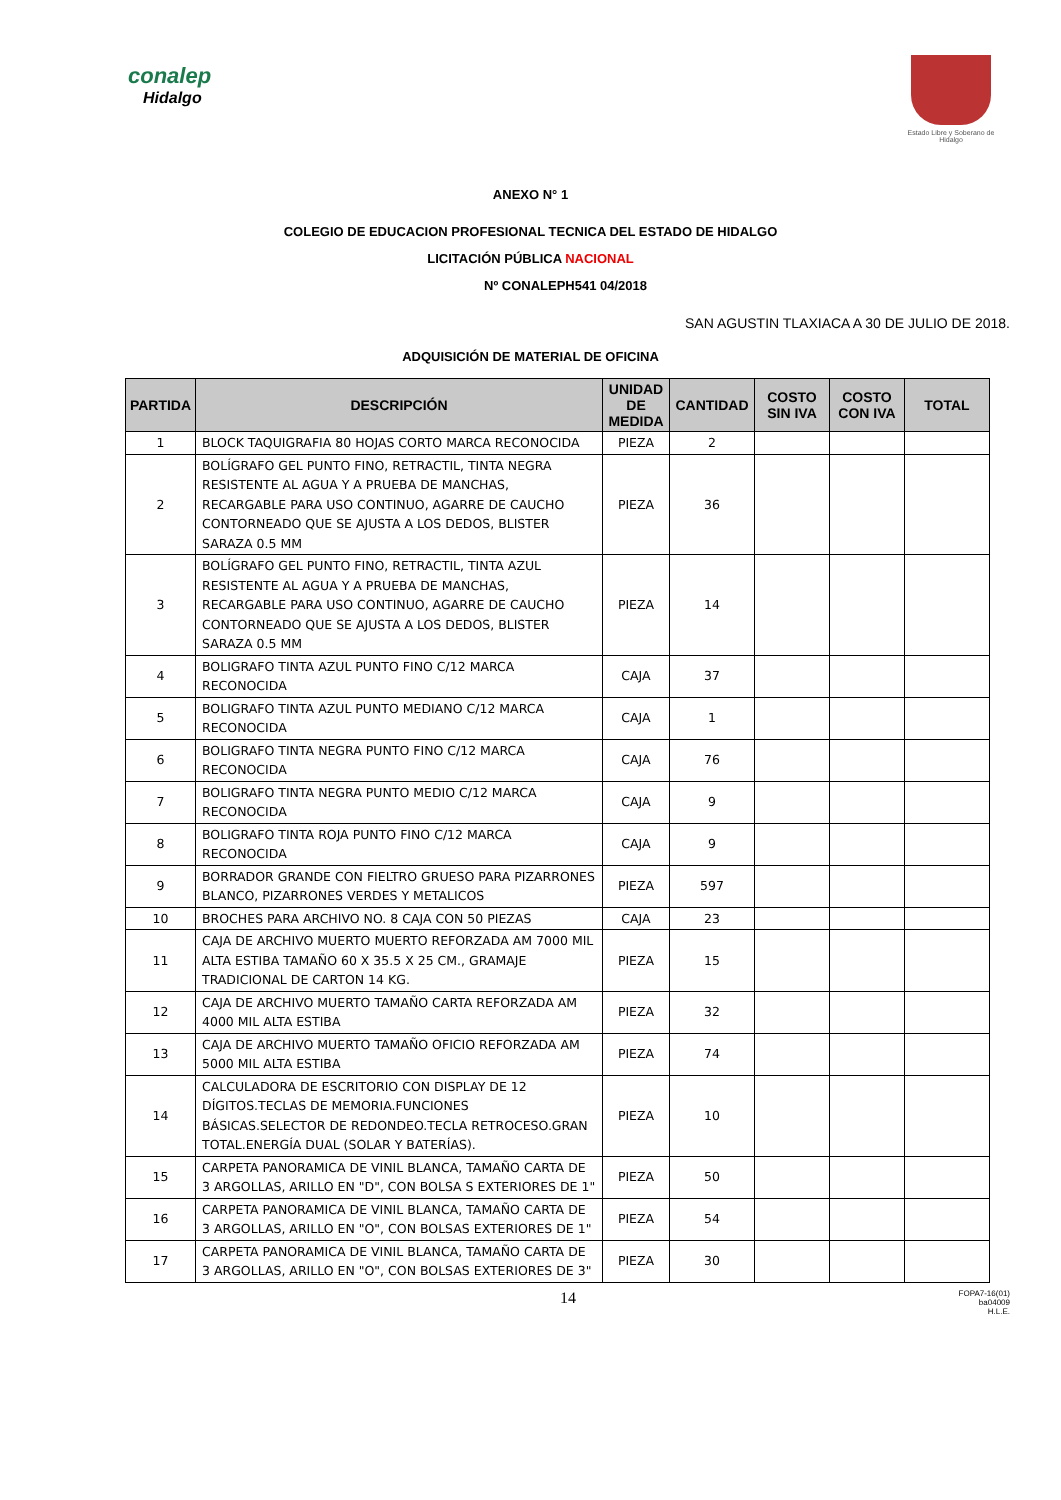conalep
Hidalgo
Estado Libre y Soberano de Hidalgo
ANEXO N° 1
COLEGIO DE EDUCACION PROFESIONAL TECNICA DEL ESTADO DE HIDALGO
LICITACIÓN PÚBLICA NACIONAL
Nº CONALEPH541 04/2018
SAN AGUSTIN TLAXIACA A 30 DE JULIO DE 2018.
ADQUISICIÓN DE MATERIAL DE OFICINA
| PARTIDA | DESCRIPCIÓN | UNIDAD DE MEDIDA | CANTIDAD | COSTO SIN IVA | COSTO CON IVA | TOTAL |
| --- | --- | --- | --- | --- | --- | --- |
| 1 | BLOCK TAQUIGRAFIA 80 HOJAS CORTO MARCA RECONOCIDA | PIEZA | 2 | | | |
| 2 | BOLÍGRAFO GEL PUNTO FINO, RETRACTIL, TINTA NEGRA RESISTENTE AL AGUA Y A PRUEBA DE MANCHAS, RECARGABLE PARA USO CONTINUO, AGARRE DE CAUCHO CONTORNEADO QUE SE AJUSTA A LOS DEDOS, BLISTER SARAZA 0.5 MM | PIEZA | 36 | | | |
| 3 | BOLÍGRAFO GEL PUNTO FINO, RETRACTIL, TINTA AZUL RESISTENTE AL AGUA Y A PRUEBA DE MANCHAS, RECARGABLE PARA USO CONTINUO, AGARRE DE CAUCHO CONTORNEADO QUE SE AJUSTA A LOS DEDOS, BLISTER SARAZA 0.5 MM | PIEZA | 14 | | | |
| 4 | BOLIGRAFO TINTA AZUL PUNTO FINO C/12 MARCA RECONOCIDA | CAJA | 37 | | | |
| 5 | BOLIGRAFO TINTA AZUL PUNTO MEDIANO C/12 MARCA RECONOCIDA | CAJA | 1 | | | |
| 6 | BOLIGRAFO TINTA NEGRA PUNTO FINO C/12 MARCA RECONOCIDA | CAJA | 76 | | | |
| 7 | BOLIGRAFO TINTA NEGRA PUNTO MEDIO C/12 MARCA RECONOCIDA | CAJA | 9 | | | |
| 8 | BOLIGRAFO TINTA ROJA PUNTO FINO C/12 MARCA RECONOCIDA | CAJA | 9 | | | |
| 9 | BORRADOR GRANDE CON FIELTRO GRUESO PARA PIZARRONES BLANCO, PIZARRONES VERDES Y METALICOS | PIEZA | 597 | | | |
| 10 | BROCHES PARA ARCHIVO NO. 8 CAJA CON 50 PIEZAS | CAJA | 23 | | | |
| 11 | CAJA DE ARCHIVO MUERTO MUERTO REFORZADA AM 7000 MIL ALTA ESTIBA TAMAÑO 60 X 35.5 X 25 CM., GRAMAJE TRADICIONAL DE CARTON 14 KG. | PIEZA | 15 | | | |
| 12 | CAJA DE ARCHIVO MUERTO TAMAÑO CARTA REFORZADA AM 4000 MIL ALTA ESTIBA | PIEZA | 32 | | | |
| 13 | CAJA DE ARCHIVO MUERTO TAMAÑO OFICIO REFORZADA AM 5000 MIL ALTA ESTIBA | PIEZA | 74 | | | |
| 14 | CALCULADORA DE ESCRITORIO CON DISPLAY DE 12 DÍGITOS.TECLAS DE MEMORIA.FUNCIONES BÁSICAS.SELECTOR DE REDONDEO.TECLA RETROCESO.GRAN TOTAL.ENERGÍA DUAL (SOLAR Y BATERÍAS). | PIEZA | 10 | | | |
| 15 | CARPETA PANORAMICA DE VINIL BLANCA, TAMAÑO CARTA DE 3 ARGOLLAS, ARILLO EN "D", CON BOLSA S EXTERIORES DE 1" | PIEZA | 50 | | | |
| 16 | CARPETA PANORAMICA DE VINIL BLANCA, TAMAÑO CARTA DE 3 ARGOLLAS, ARILLO EN "O", CON BOLSAS EXTERIORES DE 1" | PIEZA | 54 | | | |
| 17 | CARPETA PANORAMICA DE VINIL BLANCA, TAMAÑO CARTA DE 3 ARGOLLAS, ARILLO EN "O", CON BOLSAS EXTERIORES DE 3" | PIEZA | 30 | | | |
14 FOPA7-16(01)
ba04009
H.L.E.